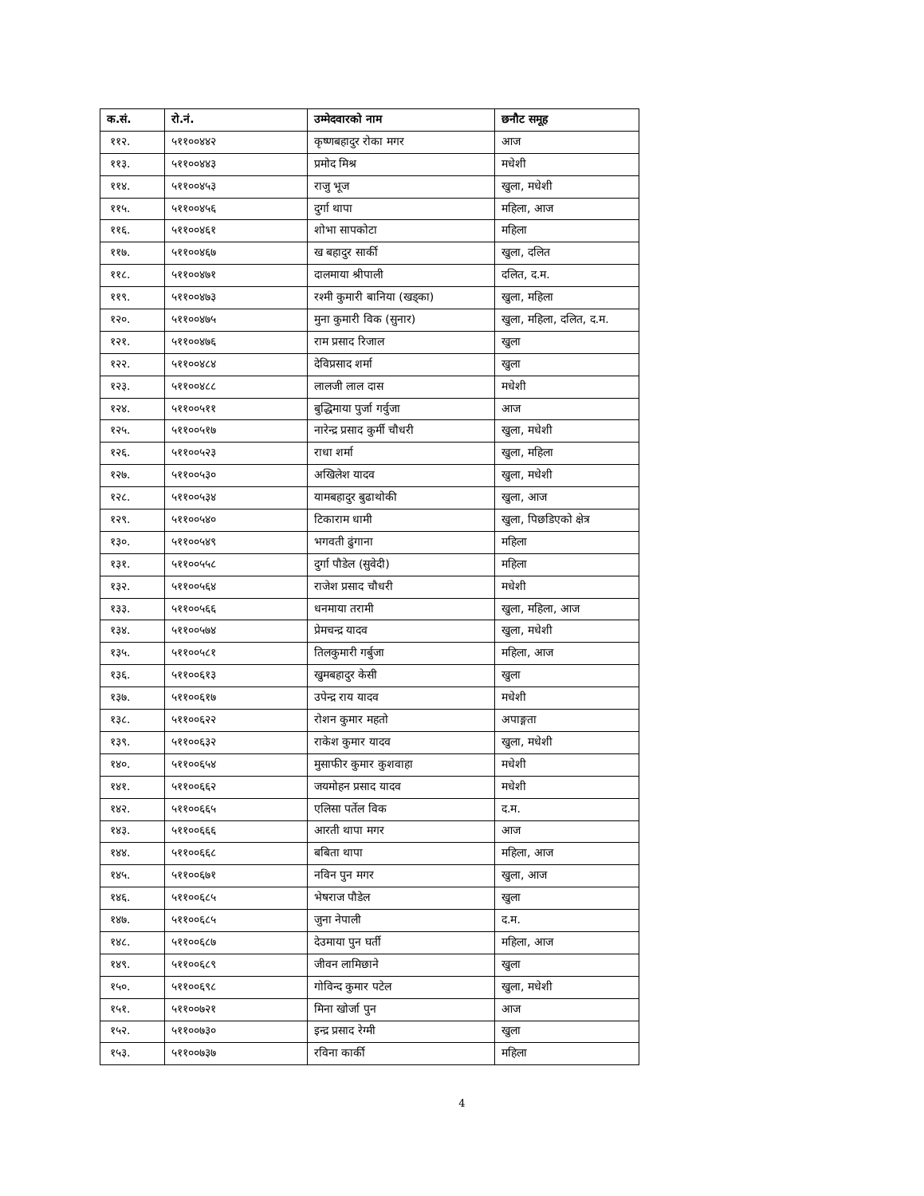| क.सं. | रो.नं. | उम्मेदवारको नाम | छनौट समूह |
| --- | --- | --- | --- |
| ११२. | ५११००४४२ | कृष्णबहादुर रोका मगर | आज |
| ११३. | ५११००४४३ | प्रमोद मिश्र | मधेशी |
| ११४. | ५११००४५३ | राजु भूज | खुला, मधेशी |
| ११५. | ५११००४५६ | दुर्गा थापा | महिला, आज |
| ११६. | ५११००४६१ | शोभा सापकोटा | महिला |
| ११७. | ५११००४६७ | ख बहादुर सार्की | खुला, दलित |
| ११८. | ५११००४७१ | दालमाया श्रीपाली | दलित, द.म. |
| ११९. | ५११००४७३ | रश्मी कुमारी बानिया (खड्का) | खुला, महिला |
| १२०. | ५११००४७५ | मुना कुमारी विक (सुनार) | खुला, महिला, दलित, द.म. |
| १२१. | ५११००४७६ | राम प्रसाद रिजाल | खुला |
| १२२. | ५११००४८४ | देविप्रसाद शर्मा | खुला |
| १२३. | ५११००४८८ | लालजी लाल दास | मधेशी |
| १२४. | ५११००५११ | बुद्धिमाया पुर्जा गर्वुजा | आज |
| १२५. | ५११००५१७ | नारेन्द्र प्रसाद कुर्मी चौधरी | खुला, मधेशी |
| १२६. | ५११००५२३ | राधा शर्मा | खुला, महिला |
| १२७. | ५११००५३० | अखिलेश यादव | खुला, मधेशी |
| १२८. | ५११००५३४ | यामबहादुर बुढाथोकी | खुला, आज |
| १२९. | ५११००५४० | टिकाराम धामी | खुला, पिछडिएको क्षेत्र |
| १३०. | ५११००५४९ | भगवती ढुंगाना | महिला |
| १३१. | ५११००५५८ | दुर्गा पौडेल (सुवेदी) | महिला |
| १३२. | ५११००५६४ | राजेश प्रसाद चौधरी | मधेशी |
| १३३. | ५११००५६६ | धनमाया तरामी | खुला, महिला, आज |
| १३४. | ५११००५७४ | प्रेमचन्द्र यादव | खुला, मधेशी |
| १३५. | ५११००५८१ | तिलकुमारी गर्बुजा | महिला, आज |
| १३६. | ५११००६१३ | खुमबहादुर केसी | खुला |
| १३७. | ५११००६१७ | उपेन्द्र राय यादव | मधेशी |
| १३८. | ५११००६२२ | रोशन कुमार महतो | अपाङ्गता |
| १३९. | ५११००६३२ | राकेश कुमार यादव | खुला, मधेशी |
| १४०. | ५११००६५४ | मुसाफीर कुमार कुशवाहा | मधेशी |
| १४१. | ५११००६६२ | जयमोहन प्रसाद यादव | मधेशी |
| १४२. | ५११००६६५ | एलिसा पर्तेल विक | द.म. |
| १४३. | ५११००६६६ | आरती थापा मगर | आज |
| १४४. | ५११००६६८ | बबिता थापा | महिला, आज |
| १४५. | ५११००६७१ | नविन पुन मगर | खुला, आज |
| १४६. | ५११००६८५ | भेषराज पौडेल | खुला |
| १४७. | ५११००६८५ | जुना नेपाली | द.म. |
| १४८. | ५११००६८७ | देउमाया पुन घर्ती | महिला, आज |
| १४९. | ५११००६८९ | जीवन लामिछाने | खुला |
| १५०. | ५११००६९८ | गोविन्द कुमार पटेल | खुला, मधेशी |
| १५१. | ५११००७२१ | मिना खोर्जा पुन | आज |
| १५२. | ५११००७३० | इन्द्र प्रसाद रेग्मी | खुला |
| १५३. | ५११००७३७ | रविना कार्की | महिला |
4